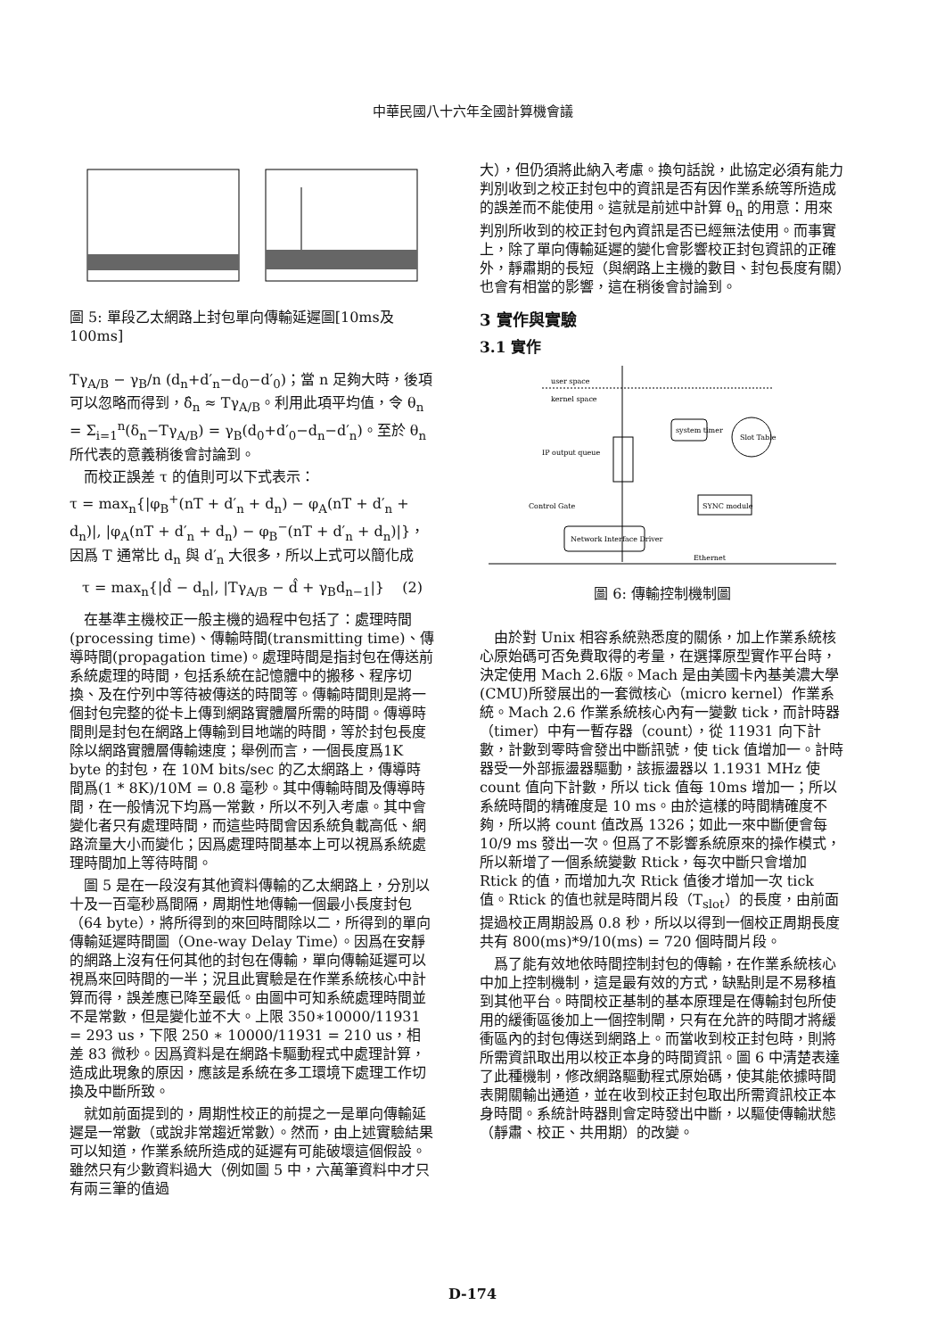中華民國八十六年全國計算機會議
圖 5: 單段乙太網路上封包單向傳輸延遲圖[10ms及100ms]
Tγ<sub>A/B</sub> − γ<sub>B</sub>/n (d<sub>n</sub>+d′<sub>n</sub>−d<sub>0</sub>−d′<sub>0</sub>)；當 n 足夠大時，後項可以忽略而得到，δ̂<sub>n</sub> ≈ Tγ<sub>A/B</sub>。利用此項平均值，令 θ<sub>n</sub> = Σ<sub>i=1</sub><sup>n</sup>(δ<sub>n</sub>−Tγ<sub>A/B</sub>) = γ<sub>B</sub>(d<sub>0</sub>+d′<sub>0</sub>−d<sub>n</sub>−d′<sub>n</sub>)。至於 θ<sub>n</sub> 所代表的意義稍後會討論到。
而校正誤差 τ 的值則可以下式表示：
τ = max<sub>n</sub>{|φ<sub>B</sub><sup>+</sup>(nT + d′<sub>n</sub> + d<sub>n</sub>) − φ<sub>A</sub>(nT + d′<sub>n</sub> + d<sub>n</sub>)|, |φ<sub>A</sub>(nT + d′<sub>n</sub> + d<sub>n</sub>) − φ<sub>B</sub><sup>−</sup>(nT + d′<sub>n</sub> + d<sub>n</sub>)|}，因爲 T 通常比 d<sub>n</sub> 與 d′<sub>n</sub> 大很多，所以上式可以簡化成
τ = max<sub>n</sub>{|d̂ − d<sub>n</sub>|, |Tγ<sub>A/B</sub> − d̂ + γ<sub>B</sub>d<sub>n−1</sub>|} (2)
在基準主機校正一般主機的過程中包括了：處理時間(processing time)、傳輸時間(transmitting time)、傳導時間(propagation time)。處理時間是指封包在傳送前系統處理的時間，包括系統在記憶體中的搬移、程序切換、及在佇列中等待被傳送的時間等。傳輸時間則是將一個封包完整的從卡上傳到網路實體層所需的時間。傳導時間則是封包在網路上傳輸到目地端的時間，等於封包長度除以網路實體層傳輸速度；舉例而言，一個長度爲1K byte 的封包，在 10M bits/sec 的乙太網路上，傳導時間爲(1 * 8K)/10M = 0.8 毫秒。其中傳輸時間及傳導時間，在一般情況下均爲一常數，所以不列入考慮。其中會變化者只有處理時間，而這些時間會因系統負載高低、網路流量大小而變化；因爲處理時間基本上可以視爲系統處理時間加上等待時間。
圖 5 是在一段沒有其他資料傳輸的乙太網路上，分別以十及一百毫秒爲間隔，周期性地傳輸一個最小長度封包（64 byte），將所得到的來回時間除以二，所得到的單向傳輸延遲時間圖（One-way Delay Time）。因爲在安靜的網路上沒有任何其他的封包在傳輸，單向傳輸延遲可以視爲來回時間的一半；況且此實驗是在作業系統核心中計算而得，誤差應已降至最低。由圖中可知系統處理時間並不是常數，但是變化並不大。上限 350∗10000/11931 = 293 us，下限 250 ∗ 10000/11931 = 210 us，相差 83 微秒。因爲資料是在網路卡驅動程式中處理計算，造成此現象的原因，應該是系統在多工環境下處理工作切換及中斷所致。
就如前面提到的，周期性校正的前提之一是單向傳輸延遲是一常數（或說非常趨近常數）。然而，由上述實驗結果可以知道，作業系統所造成的延遲有可能破壞這個假設。雖然只有少數資料過大（例如圖 5 中，六萬筆資料中才只有兩三筆的值過
大），但仍須將此納入考慮。換句話說，此協定必須有能力判別收到之校正封包中的資訊是否有因作業系統等所造成的誤差而不能使用。這就是前述中計算 θ<sub>n</sub> 的用意：用來判別所收到的校正封包內資訊是否已經無法使用。而事實上，除了單向傳輸延遲的變化會影響校正封包資訊的正確外，靜肅期的長短（與網路上主機的數目、封包長度有關）也會有相當的影響，這在稍後會討論到。
3 實作與實驗
3.1 實作
user space
kernel space
IP output queue
system timer
Slot Table
Control Gate
SYNC module
Network Interface Driver
Ethernet
圖 6: 傳輸控制機制圖
由於對 Unix 相容系統熟悉度的關係，加上作業系統核心原始碼可否免費取得的考量，在選擇原型實作平台時，決定使用 Mach 2.6版。Mach 是由美國卡內基美濃大學(CMU)所發展出的一套微核心（micro kernel）作業系統。Mach 2.6 作業系統核心內有一變數 tick，而計時器（timer）中有一暫存器（count），從 11931 向下計數，計數到零時會發出中斷訊號，使 tick 值增加一。計時器受一外部振盪器驅動，該振盪器以 1.1931 MHz 使 count 值向下計數，所以 tick 值每 10ms 增加一；所以系統時間的精確度是 10 ms。由於這樣的時間精確度不夠，所以將 count 值改爲 1326；如此一來中斷便會每 10/9 ms 發出一次。但爲了不影響系統原來的操作模式，所以新增了一個系統變數 Rtick，每次中斷只會增加 Rtick 的值，而增加九次 Rtick 值後才增加一次 tick 值。Rtick 的值也就是時間片段（T<sub>slot</sub>）的長度，由前面提過校正周期設爲 0.8 秒，所以以得到一個校正周期長度共有 800(ms)*9/10(ms) = 720 個時間片段。
爲了能有效地依時間控制封包的傳輸，在作業系統核心中加上控制機制，這是最有效的方式，缺點則是不易移植到其他平台。時間校正基制的基本原理是在傳輸封包所使用的緩衝區後加上一個控制閘，只有在允許的時間才將緩衝區內的封包傳送到網路上。而當收到校正封包時，則將所需資訊取出用以校正本身的時間資訊。圖 6 中清楚表達了此種機制，修改網路驅動程式原始碼，使其能依據時間表開關輸出通道，並在收到校正封包取出所需資訊校正本身時間。系統計時器則會定時發出中斷，以驅使傳輸狀態（靜肅、校正、共用期）的改變。
D-174